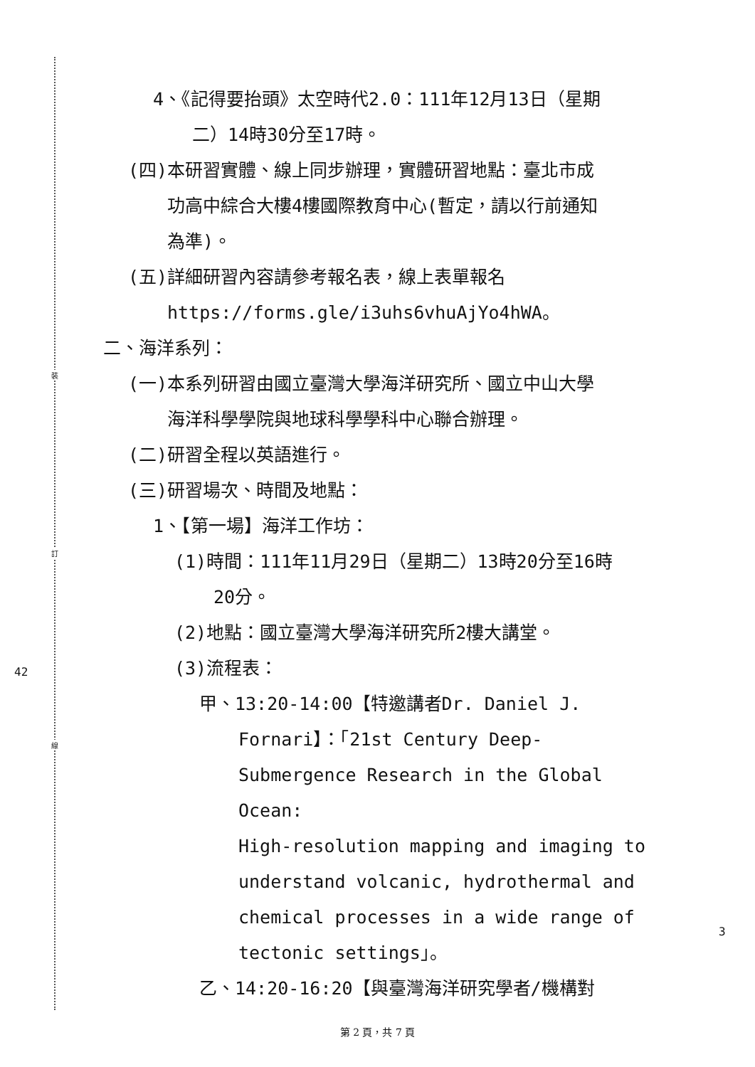裝
訂
線
42
3
4、《記得要抬頭》太空時代2.0：111年12月13日（星期
二）14時30分至17時。
(四)本研習實體、線上同步辦理，實體研習地點：臺北市成
功高中綜合大樓4樓國際教育中心(暫定，請以行前通知
為準)。
(五)詳細研習內容請參考報名表，線上表單報名
https://forms.gle/i3uhs6vhuAjYo4hWA。
二、海洋系列：
(一)本系列研習由國立臺灣大學海洋研究所、國立中山大學
海洋科學學院與地球科學學科中心聯合辦理。
(二)研習全程以英語進行。
(三)研習場次、時間及地點：
1、【第一場】海洋工作坊：
(1)時間：111年11月29日（星期二）13時20分至16時
20分。
(2)地點：國立臺灣大學海洋研究所2樓大講堂。
(3)流程表：
甲、13:20-14:00【特邀講者Dr. Daniel J.
Fornari】：「21st Century Deep-
Submergence Research in the Global Ocean:
High-resolution mapping and imaging to
understand volcanic, hydrothermal and
chemical processes in a wide range of
tectonic settings」。
乙、14:20-16:20【與臺灣海洋研究學者/機構對
第 2 頁，共 7 頁